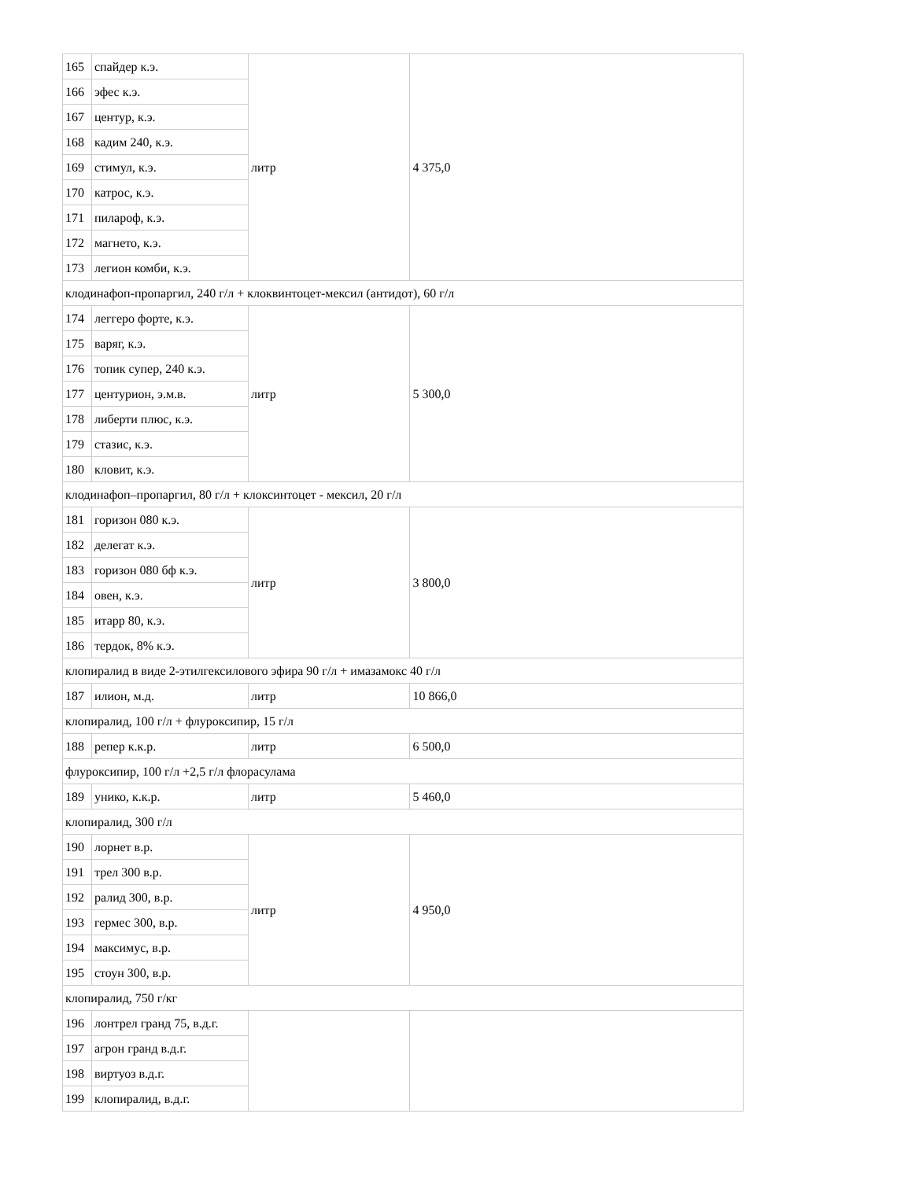| 165 | спайдер к.э. | литр | 4 375,0 |
| 166 | эфес к.э. | | |
| 167 | центур, к.э. | | |
| 168 | кадим 240, к.э. | | |
| 169 | стимул, к.э. | | |
| 170 | катрос, к.э. | | |
| 171 | пилароф, к.э. | | |
| 172 | магнето, к.э. | | |
| 173 | легион комби, к.э. | | |
| клодинафоп-пропаргил, 240 г/л + клоквинтоцет-мексил (антидот), 60 г/л | | | |
| 174 | леггеро форте, к.э. | литр | 5 300,0 |
| 175 | варяг, к.э. | | |
| 176 | топик супер, 240 к.э. | | |
| 177 | центурион, э.м.в. | | |
| 178 | либерти плюс, к.э. | | |
| 179 | стазис, к.э. | | |
| 180 | кловит, к.э. | | |
| клодинафоп–пропаргил, 80 г/л + клоксинтоцет - мексил, 20 г/л | | | |
| 181 | горизон 080 к.э. | литр | 3 800,0 |
| 182 | делегат к.э. | | |
| 183 | горизон 080 бф к.э. | | |
| 184 | овен, к.э. | | |
| 185 | итарр 80, к.э. | | |
| 186 | тердок, 8% к.э. | | |
| клопиралид в виде 2-этилгексилового эфира 90 г/л + имазамокс 40 г/л | | | |
| 187 | илион, м.д. | литр | 10 866,0 |
| клопиралид, 100 г/л + флуроксипир, 15 г/л | | | |
| 188 | репер к.к.р. | литр | 6 500,0 |
| флуроксипир, 100 г/л +2,5 г/л флорасулама | | | |
| 189 | унико, к.к.р. | литр | 5 460,0 |
| клопиралид, 300 г/л | | | |
| 190 | лорнет в.р. | литр | 4 950,0 |
| 191 | трел 300 в.р. | | |
| 192 | ралид 300, в.р. | | |
| 193 | гермес 300, в.р. | | |
| 194 | максимус, в.р. | | |
| 195 | стоун 300, в.р. | | |
| клопиралид, 750 г/кг | | | |
| 196 | лонтрел гранд 75, в.д.г. | | |
| 197 | агрон гранд в.д.г. | | |
| 198 | виртуоз в.д.г. | | |
| 199 | клопиралид, в.д.г. | | |